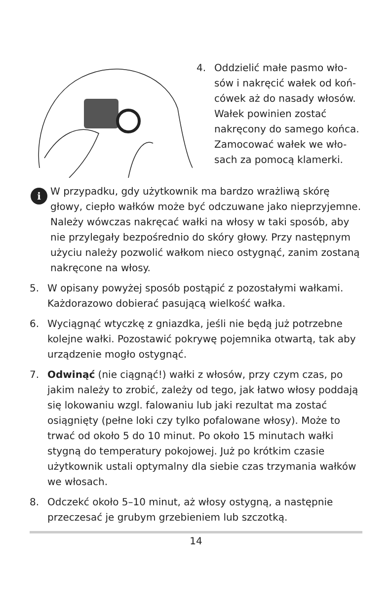4. Oddzielić małe pasmo wło-
sów i nakręcić wałek od koń-
cówek aż do nasady włosów.
Wałek powinien zostać
nakręcony do samego końca.
Zamocować wałek we wło-
sach za pomocą klamerki.
i
W przypadku, gdy użytkownik ma bardzo wrażliwą skórę głowy, ciepło wałków może być odczuwane jako nieprzyjemne. Należy wówczas nakręcać wałki na włosy w taki sposób, aby nie przylegały bezpośrednio do skóry głowy. Przy następnym użyciu należy pozwolić wałkom nieco ostygnąć, zanim zostaną nakręcone na włosy.
5. W opisany powyżej sposób postąpić z pozostałymi wałkami. Każdorazowo dobierać pasującą wielkość wałka.
6. Wyciągnąć wtyczkę z gniazdka, jeśli nie będą już potrzebne kolejne wałki. Pozostawić pokrywę pojemnika otwartą, tak aby urządzenie mogło ostygnąć.
7. Odwinąć (nie ciągnąć!) wałki z włosów, przy czym czas, po jakim należy to zrobić, zależy od tego, jak łatwo włosy poddają się lokowaniu wzgl. falowaniu lub jaki rezultat ma zostać osiągnięty (pełne loki czy tylko pofalowane włosy). Może to trwać od około 5 do 10 minut. Po około 15 minutach wałki stygną do temperatury pokojowej. Już po krótkim czasie użytkownik ustali optymalny dla siebie czas trzymania wałków we włosach.
8. Odczekć około 5–10 minut, aż włosy ostygną, a następnie przeczesać je grubym grzebieniem lub szczotką.
14